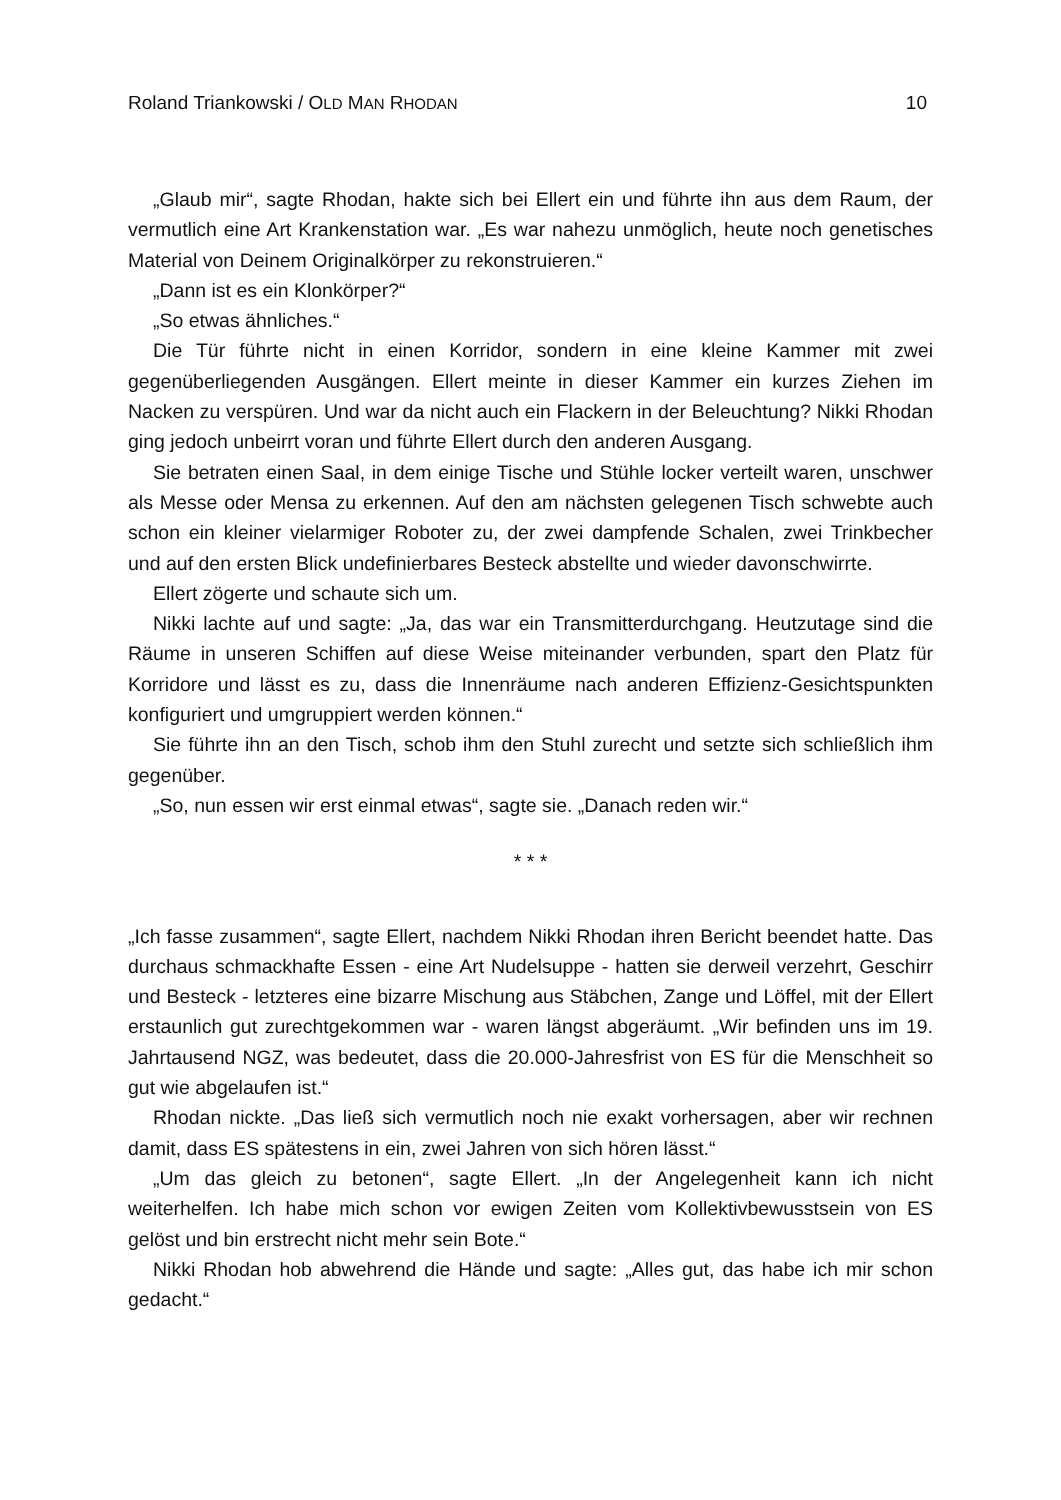Roland Triankowski / OLD MAN RHODAN 10
„Glaub mir“, sagte Rhodan, hakte sich bei Ellert ein und führte ihn aus dem Raum, der vermutlich eine Art Krankenstation war. „Es war nahezu unmöglich, heute noch genetisches Material von Deinem Originalkörper zu rekonstruieren.“
„Dann ist es ein Klonkörper?“
„So etwas ähnliches.“
Die Tür führte nicht in einen Korridor, sondern in eine kleine Kammer mit zwei gegenüberliegenden Ausgängen. Ellert meinte in dieser Kammer ein kurzes Ziehen im Nacken zu verspüren. Und war da nicht auch ein Flackern in der Beleuchtung? Nikki Rhodan ging jedoch unbeirrt voran und führte Ellert durch den anderen Aus­gang.
Sie betraten einen Saal, in dem einige Tische und Stühle locker verteilt waren, unschwer als Messe oder Mensa zu erkennen. Auf den am nächsten gelegenen Tisch schwebte auch schon ein kleiner vielarmiger Roboter zu, der zwei dampfende Schalen, zwei Trinkbecher und auf den ersten Blick undefinierbares Besteck abstellte und wieder davonschwirrte.
Ellert zögerte und schaute sich um.
Nikki lachte auf und sagte: „Ja, das war ein Transmitterdurchgang. Heutzutage sind die Räume in unseren Schiffen auf diese Weise miteinander verbunden, spart den Platz für Korridore und lässt es zu, dass die Innenräume nach anderen Effizienz-Gesichtspunkten konfiguriert und umgruppiert werden können.“
Sie führte ihn an den Tisch, schob ihm den Stuhl zurecht und setzte sich schließ­lich ihm gegenüber.
„So, nun essen wir erst einmal etwas“, sagte sie. „Danach reden wir.“
* * *
„Ich fasse zusammen“, sagte Ellert, nachdem Nikki Rhodan ihren Bericht beendet hatte. Das durchaus schmackhafte Essen - eine Art Nudelsuppe - hatten sie derweil verzehrt, Geschirr und Besteck - letzteres eine bizarre Mischung aus Stäbchen, Zange und Löffel, mit der Ellert erstaunlich gut zurechtgekommen war - waren längst abgeräumt. „Wir befinden uns im 19. Jahrtausend NGZ, was bedeutet, dass die 20.000-Jahresfrist von ES für die Menschheit so gut wie abgelaufen ist.“
Rhodan nickte. „Das ließ sich vermutlich noch nie exakt vorhersagen, aber wir rechnen damit, dass ES spätestens in ein, zwei Jahren von sich hören lässt.“
„Um das gleich zu betonen“, sagte Ellert. „In der Angelegenheit kann ich nicht weiterhelfen. Ich habe mich schon vor ewigen Zeiten vom Kollektivbewusstsein von ES gelöst und bin erstrecht nicht mehr sein Bote.“
Nikki Rhodan hob abwehrend die Hände und sagte: „Alles gut, das habe ich mir schon gedacht.“